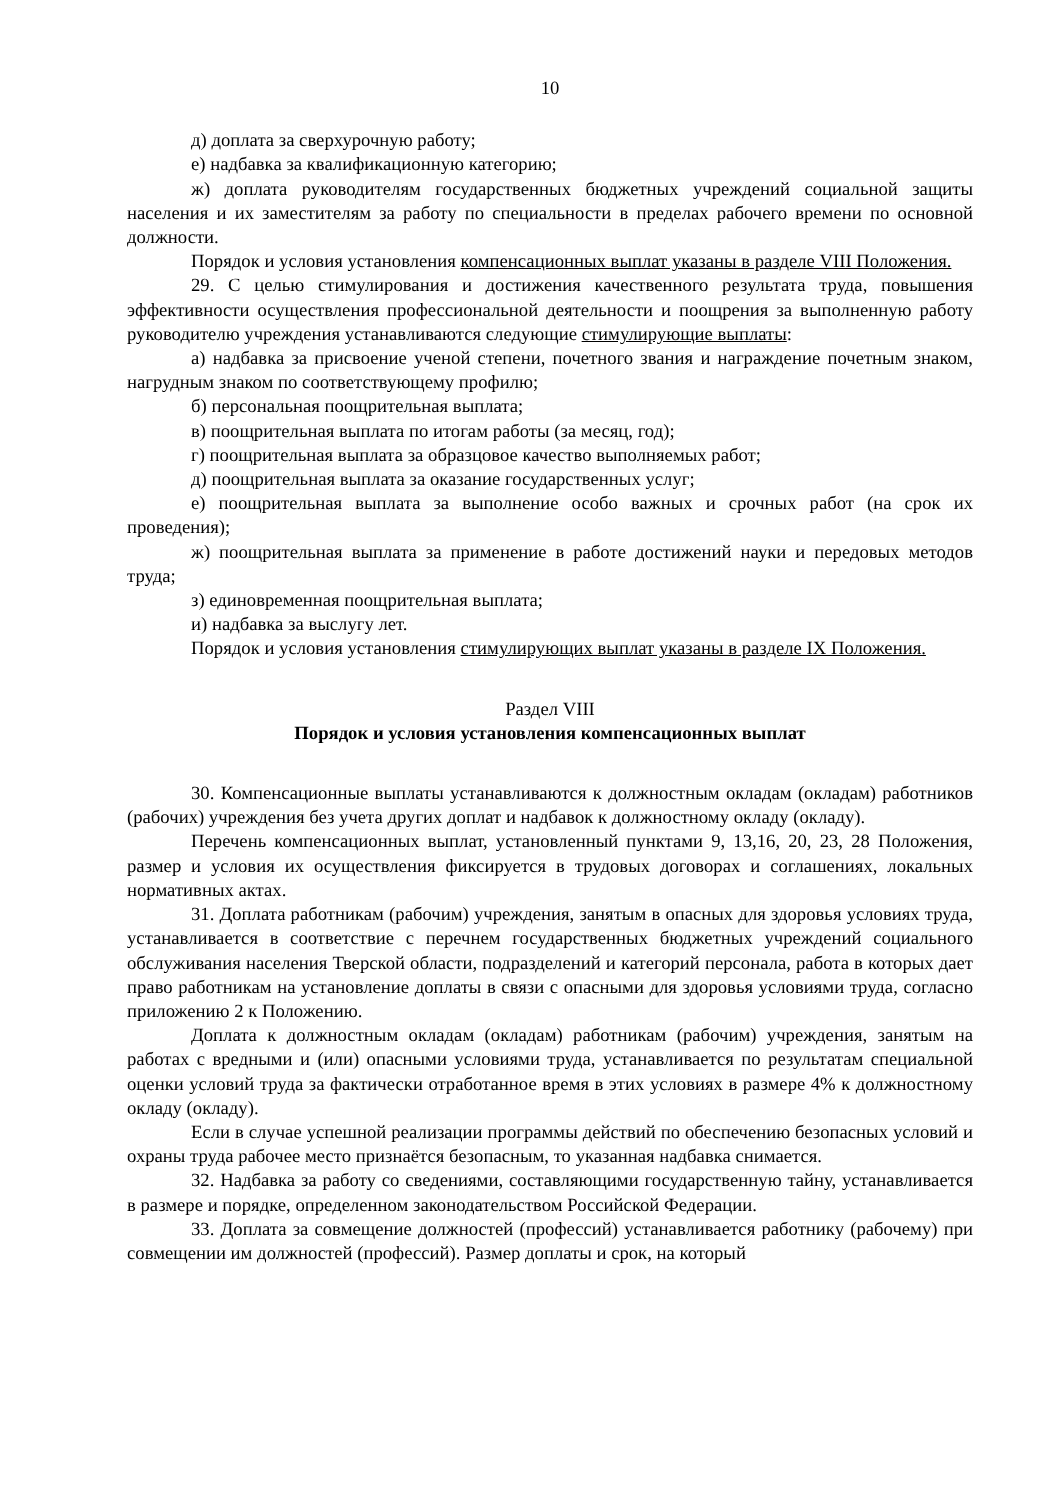10
д) доплата за сверхурочную работу;
е) надбавка за квалификационную категорию;
ж) доплата руководителям государственных бюджетных учреждений социальной защиты населения и их заместителям за работу по специальности в пределах рабочего времени по основной должности.
Порядок и условия установления компенсационных выплат указаны в разделе VIII Положения.
29. С целью стимулирования и достижения качественного результата труда, повышения эффективности осуществления профессиональной деятельности и поощрения за выполненную работу руководителю учреждения устанавливаются следующие стимулирующие выплаты:
а) надбавка за присвоение ученой степени, почетного звания и награждение почетным знаком, нагрудным знаком по соответствующему профилю;
б) персональная поощрительная выплата;
в) поощрительная выплата по итогам работы (за месяц, год);
г) поощрительная выплата за образцовое качество выполняемых работ;
д) поощрительная выплата за оказание государственных услуг;
е) поощрительная выплата за выполнение особо важных и срочных работ (на срок их проведения);
ж) поощрительная выплата за применение в работе достижений науки и передовых методов труда;
з) единовременная поощрительная выплата;
и) надбавка за выслугу лет.
Порядок и условия установления стимулирующих выплат указаны в разделе IX Положения.
Раздел VIII
Порядок и условия установления компенсационных выплат
30. Компенсационные выплаты устанавливаются к должностным окладам (окладам) работников (рабочих) учреждения без учета других доплат и надбавок к должностному окладу (окладу).
Перечень компенсационных выплат, установленный пунктами 9, 13,16, 20, 23, 28 Положения, размер и условия их осуществления фиксируется в трудовых договорах и соглашениях, локальных нормативных актах.
31. Доплата работникам (рабочим) учреждения, занятым в опасных для здоровья условиях труда, устанавливается в соответствие с перечнем государственных бюджетных учреждений социального обслуживания населения Тверской области, подразделений и категорий персонала, работа в которых дает право работникам на установление доплаты в связи с опасными для здоровья условиями труда, согласно приложению 2 к Положению.
Доплата к должностным окладам (окладам) работникам (рабочим) учреждения, занятым на работах с вредными и (или) опасными условиями труда, устанавливается по результатам специальной оценки условий труда за фактически отработанное время в этих условиях в размере 4% к должностному окладу (окладу).
Если в случае успешной реализации программы действий по обеспечению безопасных условий и охраны труда рабочее место признаётся безопасным, то указанная надбавка снимается.
32. Надбавка за работу со сведениями, составляющими государственную тайну, устанавливается в размере и порядке, определенном законодательством Российской Федерации.
33. Доплата за совмещение должностей (профессий) устанавливается работнику (рабочему) при совмещении им должностей (профессий). Размер доплаты и срок, на который